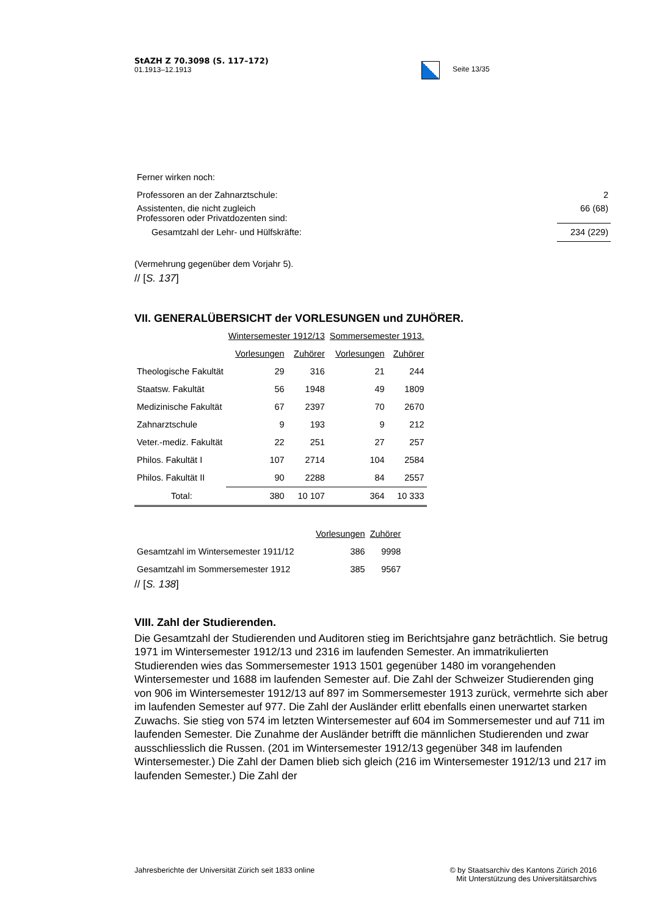StAZH Z 70.3098 (S. 117–172)
01.1913–12.1913
Seite 13/35
| Ferner wirken noch: | |
| Professoren an der Zahnarztschule: | 2 |
| Assistenten, die nicht zugleich Professoren oder Privatdozenten sind: | 66 (68) |
| Gesamtzahl der Lehr- und Hülfskräfte: | 234 (229) |
(Vermehrung gegenüber dem Vorjahr 5).
// [S. 137]
VII. GENERALÜBERSICHT der VORLESUNGEN und ZUHÖRER.
| | Wintersemester 1912/13 | | Sommersemester 1913. | |
| | Vorlesungen | Zuhörer | Vorlesungen | Zuhörer |
| Theologische Fakultät | 29 | 316 | 21 | 244 |
| Staatsw. Fakultät | 56 | 1948 | 49 | 1809 |
| Medizinische Fakultät | 67 | 2397 | 70 | 2670 |
| Zahnarztschule | 9 | 193 | 9 | 212 |
| Veter.-mediz. Fakultät | 22 | 251 | 27 | 257 |
| Philos. Fakultät I | 107 | 2714 | 104 | 2584 |
| Philos. Fakultät II | 90 | 2288 | 84 | 2557 |
| Total: | 380 | 10 107 | 364 | 10 333 |
| | Vorlesungen | Zuhörer |
| Gesamtzahl im Wintersemester 1911/12 | 386 | 9998 |
| Gesamtzahl im Sommersemester 1912 | 385 | 9567 |
// [S. 138]
VIII. Zahl der Studierenden.
Die Gesamtzahl der Studierenden und Auditoren stieg im Berichtsjahre ganz beträchtlich. Sie betrug 1971 im Wintersemester 1912/13 und 2316 im laufenden Semester. An immatrikulierten Studierenden wies das Sommersemester 1913 1501 gegenüber 1480 im vorangehenden Wintersemester und 1688 im laufenden Semester auf. Die Zahl der Schweizer Studierenden ging von 906 im Wintersemester 1912/13 auf 897 im Sommersemester 1913 zurück, vermehrte sich aber im laufenden Semester auf 977. Die Zahl der Ausländer erlitt ebenfalls einen unerwartet starken Zuwachs. Sie stieg von 574 im letzten Wintersemester auf 604 im Sommersemester und auf 711 im laufenden Semester. Die Zunahme der Ausländer betrifft die männlichen Studierenden und zwar ausschliesslich die Russen. (201 im Wintersemester 1912/13 gegenüber 348 im laufenden Wintersemester.) Die Zahl der Damen blieb sich gleich (216 im Wintersemester 1912/13 und 217 im laufenden Semester.) Die Zahl der
Jahresberichte der Universität Zürich seit 1833 online
© by Staatsarchiv des Kantons Zürich 2016
Mit Unterstützung des Universitätsarchivs